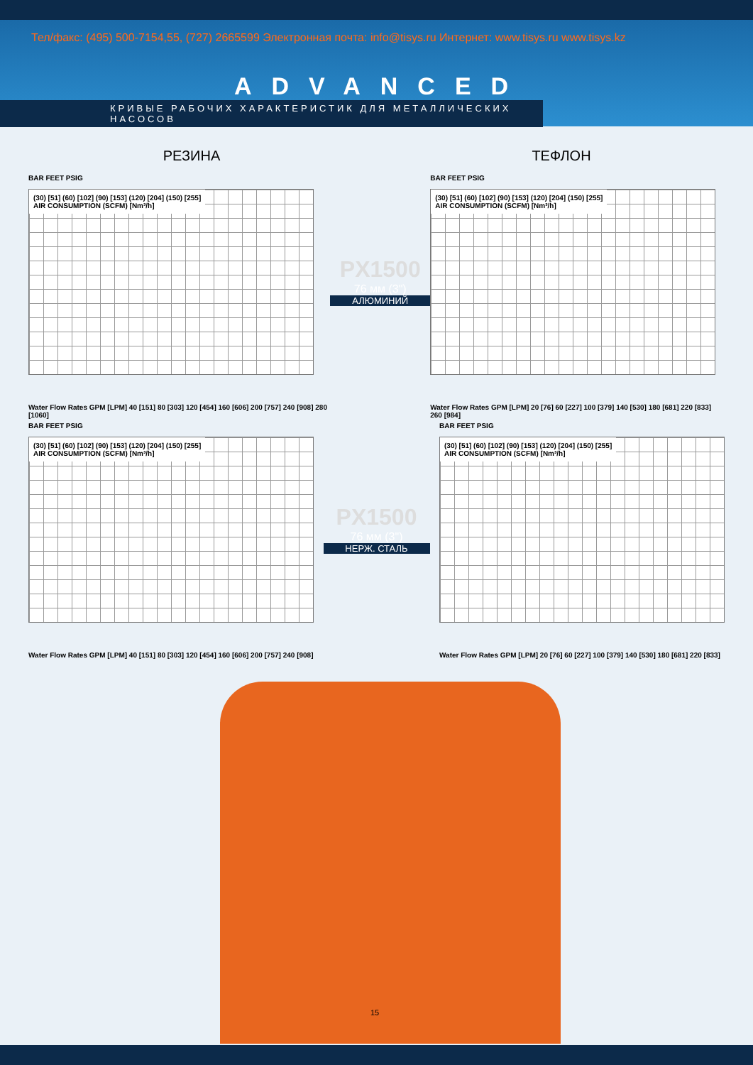Тел/факс: (495) 500-7154,55, (727) 2665599 Электронная почта: info@tisys.ru Интернет: www.tisys.ru www.tisys.kz
ADVANCED
КРИВЫЕ РАБОЧИХ ХАРАКТЕРИСТИК ДЛЯ МЕТАЛЛИЧЕСКИХ НАСОСОВ
РЕЗИНА ТЕФЛОН
BAR FEET PSIG
(30) [51] (60) [102] (90) [153] (120) [204] (150) [255]
AIR CONSUMPTION (SCFM) [Nm³/h]
Water Flow Rates GPM [LPM] 40 [151] 80 [303] 120 [454] 160 [606] 200 [757] 240 [908] 280 [1060]
PX1500
76 мм (3")
АЛЮМИНИЙ
BAR FEET PSIG
(30) [51] (60) [102] (90) [153] (120) [204] (150) [255]
AIR CONSUMPTION (SCFM) [Nm³/h]
Water Flow Rates GPM [LPM] 20 [76] 60 [227] 100 [379] 140 [530] 180 [681] 220 [833] 260 [984]
BAR FEET PSIG
(30) [51] (60) [102] (90) [153] (120) [204] (150) [255]
AIR CONSUMPTION (SCFM) [Nm³/h]
Water Flow Rates GPM [LPM] 40 [151] 80 [303] 120 [454] 160 [606] 200 [757] 240 [908]
PX1500
76 мм (3")
НЕРЖ. СТАЛЬ
BAR FEET PSIG
(30) [51] (60) [102] (90) [153] (120) [204] (150) [255]
AIR CONSUMPTION (SCFM) [Nm³/h]
Water Flow Rates GPM [LPM] 20 [76] 60 [227] 100 [379] 140 [530] 180 [681] 220 [833]
15